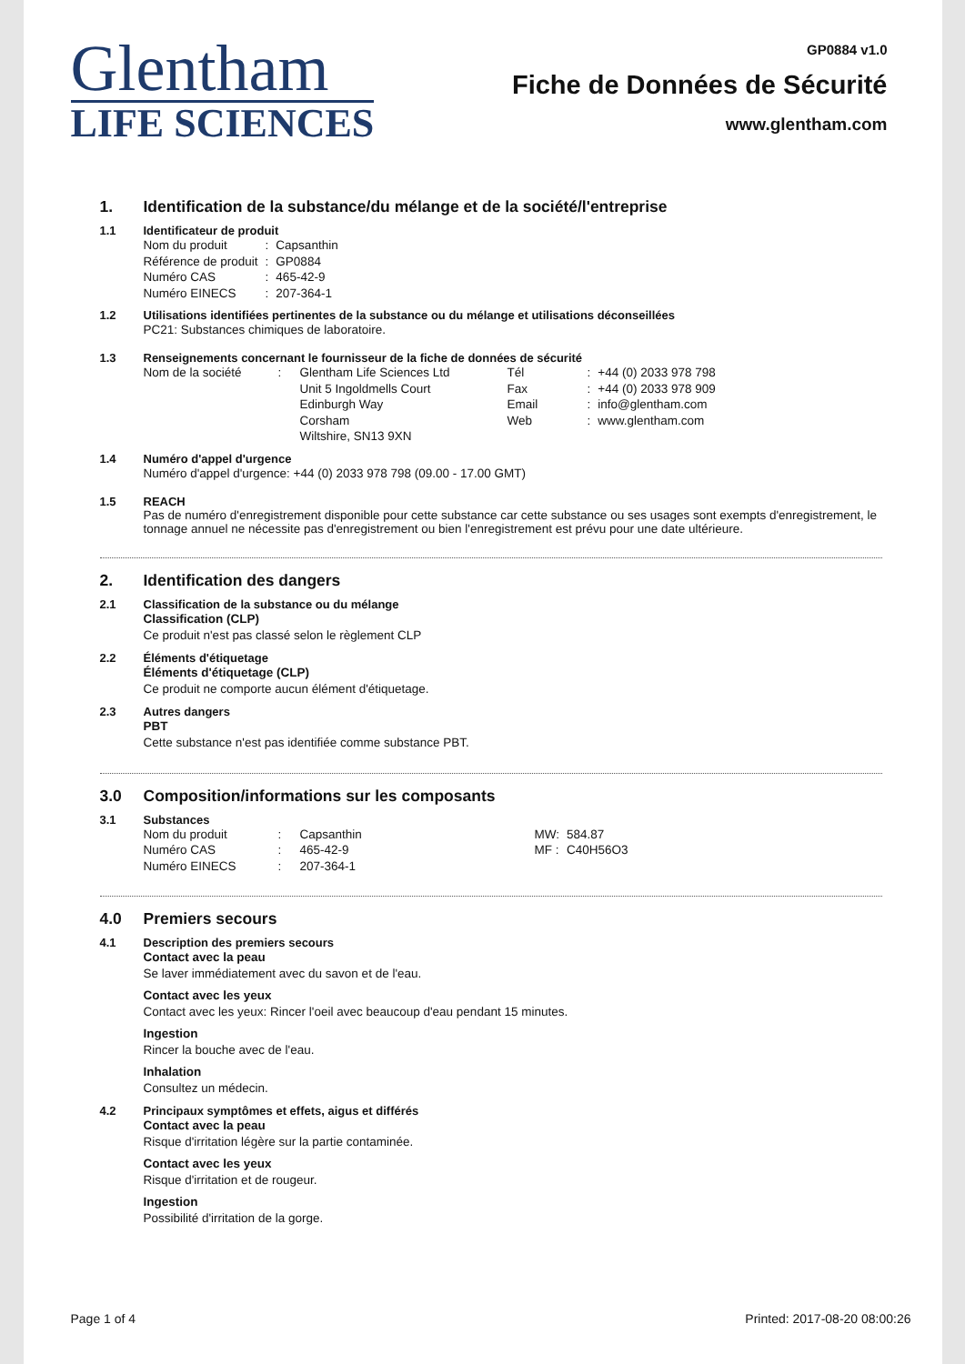Glentham
LIFE SCIENCES
GP0884 v1.0
Fiche de Données de Sécurité
www.glentham.com
1. Identification de la substance/du mélange et de la société/l'entreprise
1.1 Identificateur de produit
| Nom du produit | : | Capsanthin |
| Référence de produit | : | GP0884 |
| Numéro CAS | : | 465-42-9 |
| Numéro EINECS | : | 207-364-1 |
1.2 Utilisations identifiées pertinentes de la substance ou du mélange et utilisations déconseillées
PC21: Substances chimiques de laboratoire.
1.3 Renseignements concernant le fournisseur de la fiche de données de sécurité
| Nom de la société | : | Glentham Life Sciences Ltd | Tél | : | +44 (0) 2033 978 798 |
| | | Unit 5 Ingoldmells Court | Fax | : | +44 (0) 2033 978 909 |
| | | Edinburgh Way | Email | : | info@glentham.com |
| | | Corsham | Web | : | www.glentham.com |
| | | Wiltshire, SN13 9XN | | | |
1.4 Numéro d'appel d'urgence
Numéro d'appel d'urgence: +44 (0) 2033 978 798 (09.00 - 17.00 GMT)
1.5 REACH
Pas de numéro d'enregistrement disponible pour cette substance car cette substance ou ses usages sont exempts d'enregistrement, le tonnage annuel ne nécessite pas d'enregistrement ou bien l'enregistrement est prévu pour une date ultérieure.
2. Identification des dangers
2.1 Classification de la substance ou du mélange
Classification (CLP)
Ce produit n'est pas classé selon le règlement CLP
2.2 Éléments d'étiquetage
Éléments d'étiquetage (CLP)
Ce produit ne comporte aucun élément d'étiquetage.
2.3 Autres dangers
PBT
Cette substance n'est pas identifiée comme substance PBT.
3.0 Composition/informations sur les composants
3.1 Substances
| Nom du produit | : | Capsanthin | MW: | 584.87 |
| Numéro CAS | : | 465-42-9 | MF : | C40H56O3 |
| Numéro EINECS | : | 207-364-1 | | |
4.0 Premiers secours
4.1 Description des premiers secours
Contact avec la peau
Se laver immédiatement avec du savon et de l'eau.
Contact avec les yeux
Contact avec les yeux: Rincer l'oeil avec beaucoup d'eau pendant 15 minutes.
Ingestion
Rincer la bouche avec de l'eau.
Inhalation
Consultez un médecin.
4.2 Principaux symptômes et effets, aigus et différés
Contact avec la peau
Risque d'irritation légère sur la partie contaminée.
Contact avec les yeux
Risque d'irritation et de rougeur.
Ingestion
Possibilité d'irritation de la gorge.
Page 1 of 4 Printed: 2017-08-20 08:00:26